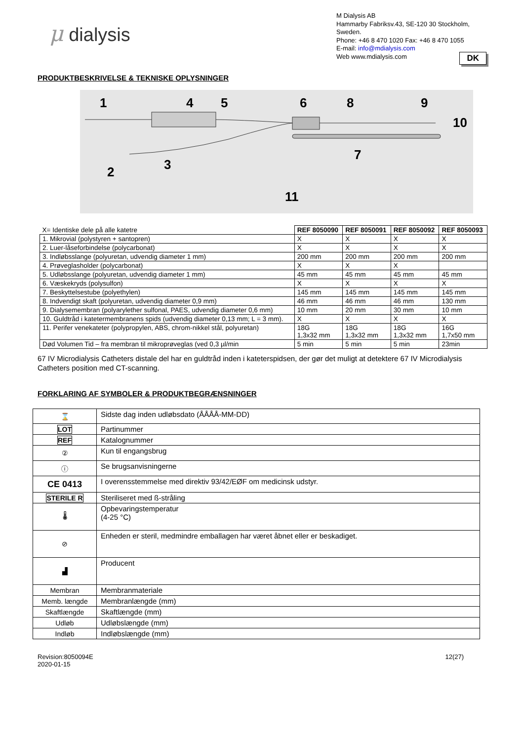μ dialysis
M Dialysis AB
Hammarby Fabriksv.43, SE-120 30 Stockholm, Sweden.
Phone: +46 8 470 1020 Fax: +46 8 470 1055
E-mail: info@mdialysis.com
Web www.mdialysis.com
DK
PRODUKTBESKRIVELSE & TEKNISKE OPLYSNINGER
1
4
5
6
8
9
10
2
3
7
11
| X= Identiske dele på alle katetre | REF 8050090 | REF 8050091 | REF 8050092 | REF 8050093 |
| --- | --- | --- | --- | --- |
| 1. Mikrovial (polystyren + santopren) | X | X | X | X |
| 2. Luer-låseforbindelse (polycarbonat) | X | X | X | X |
| 3. Indløbsslange (polyuretan, udvendig diameter 1 mm) | 200 mm | 200 mm | 200 mm | 200 mm |
| 4. Prøveglasholder (polycarbonat) | X | X | X | |
| 5. Udløbsslange (polyuretan, udvendig diameter 1 mm) | 45 mm | 45 mm | 45 mm | 45 mm |
| 6. Væskekryds (polysulfon) | X | X | X | X |
| 7. Beskyttelsestube (polyethylen) | 145 mm | 145 mm | 145 mm | 145 mm |
| 8. Indvendigt skaft (polyuretan, udvendig diameter 0,9 mm) | 46 mm | 46 mm | 46 mm | 130 mm |
| 9. Dialysemembran (polyarylether sulfonal, PAES, udvendig diameter 0,6 mm) | 10 mm | 20 mm | 30 mm | 10 mm |
| 10. Guldtråd i katetermembranens spids (udvendig diameter 0,13 mm; L = 3 mm). | X | X | X | X |
| 11. Perifer venekateter (polypropylen, ABS, chrom-nikkel stål, polyuretan) | 18G 1,3x32 mm | 18G 1,3x32 mm | 18G 1,3x32 mm | 16G 1,7x50 mm |
| Død Volumen Tid – fra membran til mikroprøveglas (ved 0,3 µl/min | 5 min | 5 min | 5 min | 23min |
67 IV Microdialysis Catheters distale del har en guldtråd inden i kateterspidsen, der gør det muligt at detektere 67 IV Microdialysis Catheters position med CT-scanning.
FORKLARING AF SYMBOLER & PRODUKTBEGRÆNSNINGER
| ⌛ | Sidste dag inden udløbsdato (ÅÅÅÅ-MM-DD) |
| LOT | Partinummer |
| REF | Katalognummer |
| ② | Kun til engangsbrug |
| ⓘ | Se brugsanvisningerne |
| CE 0413 | I overensstemmelse med direktiv 93/42/EØF om medicinsk udstyr. |
| STERILE R | Steriliseret med ß-stråling |
| 🌡 | Opbevaringstemperatur (4-25 °C) |
| ⊘ | Enheden er steril, medmindre emballagen har været åbnet eller er beskadiget. |
| ▟ | Producent |
| Membran | Membranmateriale |
| Memb. længde | Membranlængde (mm) |
| Skaftlængde | Skaftlængde (mm) |
| Udløb | Udløbslængde (mm) |
| Indløb | Indløbslængde (mm) |
Revision:8050094E
2020-01-15
12(27)